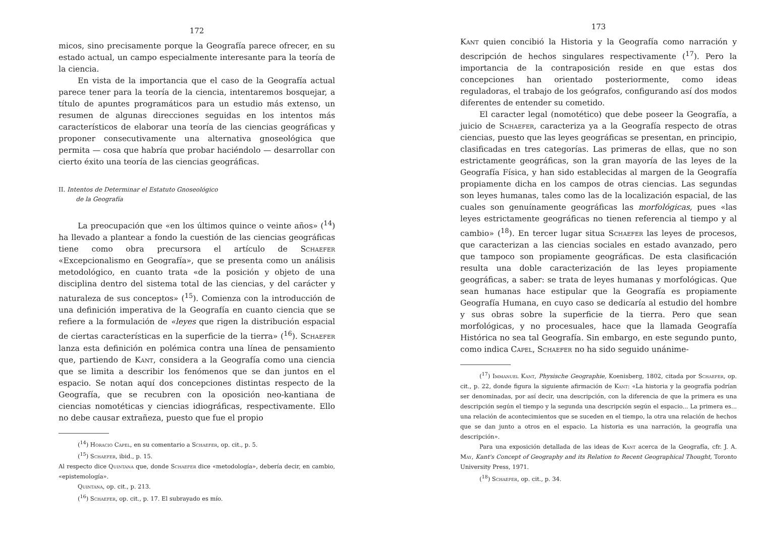172
micos, sino precisamente porque la Geografía parece ofrecer, en su estado actual, un campo especialmente interesante para la teoría de la ciencia.
En vista de la importancia que el caso de la Geografía actual parece tener para la teoría de la ciencia, intentaremos bosquejar, a título de apuntes programáticos para un estudio más extenso, un resumen de algunas direcciones seguidas en los intentos más característicos de elaborar una teoría de las ciencias geográficas y proponer consecutivamente una alternativa gnoseológica que permita — cosa que habría que probar haciéndolo — desarrollar con cierto éxito una teoría de las ciencias geográficas.
II. Intentos de Determinar el Estatuto Gnoseológico
de la Geografía
La preocupación que «en los últimos quince o veinte años» (<sup>14</sup>) ha llevado a plantear a fondo la cuestión de las ciencias geográficas tiene como obra precursora el artículo de Schaefer «Excepcionalismo en Geografía», que se presenta como un análisis metodológico, en cuanto trata «de la posición y objeto de una disciplina dentro del sistema total de las ciencias, y del carácter y naturaleza de sus conceptos» (<sup>15</sup>). Comienza con la introducción de una definición imperativa de la Geografía en cuanto ciencia que se refiere a la formulación de «leyes que rigen la distribución espacial de ciertas características en la superficie de la tierra» (<sup>16</sup>). Schaefer lanza esta definición en polémica contra una línea de pensamiento que, partiendo de Kant, considera a la Geografía como una ciencia que se limita a describir los fenómenos que se dan juntos en el espacio. Se notan aquí dos concepciones distintas respecto de la Geografía, que se recubren con la oposición neo-kantiana de ciencias nomotéticas y ciencias idiográficas, respectivamente. Ello no debe causar extrañeza, puesto que fue el propio
(<sup>14</sup>) Horacio Capel, en su comentario a Schaefer, op. cit., p. 5.
(<sup>15</sup>) Schaefer, ibid., p. 15.
Al respecto dice Quintana que, donde Schaefer dice «metodología», debería decir, en cambio, «epistemología».
Quintana, op. cit., p. 213.
(<sup>16</sup>) Schaefer, op. cit., p. 17. El subrayado es mío.
173
Kant quien concibió la Historia y la Geografía como narración y descripción de hechos singulares respectivamente (<sup>17</sup>). Pero la importancia de la contraposición reside en que estas dos concepciones han orientado posteriormente, como ideas reguladoras, el trabajo de los geógrafos, configurando así dos modos diferentes de entender su cometido.
El caracter legal (nomotético) que debe poseer la Geografía, a juicio de Schaefer, caracteriza ya a la Geografía respecto de otras ciencias, puesto que las leyes geográficas se presentan, en principio, clasificadas en tres categorías. Las primeras de ellas, que no son estrictamente geográficas, son la gran mayoría de las leyes de la Geografía Física, y han sido establecidas al margen de la Geografía propiamente dicha en los campos de otras ciencias. Las segundas son leyes humanas, tales como las de la localización espacial, de las cuales son genuínamente geográficas las morfológicas, pues «las leyes estrictamente geográficas no tienen referencia al tiempo y al cambio» (<sup>18</sup>). En tercer lugar situa Schaefer las leyes de procesos, que caracterizan a las ciencias sociales en estado avanzado, pero que tampoco son propiamente geográficas. De esta clasificación resulta una doble caracterización de las leyes propiamente geográficas, a saber: se trata de leyes humanas y morfológicas. Que sean humanas hace estipular que la Geografía es propiamente Geografía Humana, en cuyo caso se dedicaría al estudio del hombre y sus obras sobre la superficie de la tierra. Pero que sean morfológicas, y no procesuales, hace que la llamada Geografía Histórica no sea tal Geografía. Sin embargo, en este segundo punto, como indica Capel, Schaefer no ha sido seguido unánime-
(<sup>17</sup>) Immanuel Kant, Physische Geographie, Koenisberg, 1802, citada por Schaefer, op. cit., p. 22, donde figura la siguiente afirmación de Kant: «La historia y la geografía podrían ser denominadas, por así decir, una descripción, con la diferencia de que la primera es una descripción según el tiempo y la segunda una descripción según el espacio... La primera es... una relación de acontecimientos que se suceden en el tiempo, la otra una relación de hechos que se dan junto a otros en el espacio. La historia es una narración, la geografía una descripción».
Para una exposición detallada de las ideas de Kant acerca de la Geografía, cfr. J. A. May, Kant's Concept of Geography and its Relation to Recent Geographical Thought, Toronto University Press, 1971.
(<sup>18</sup>) Schaefer, op. cit., p. 34.